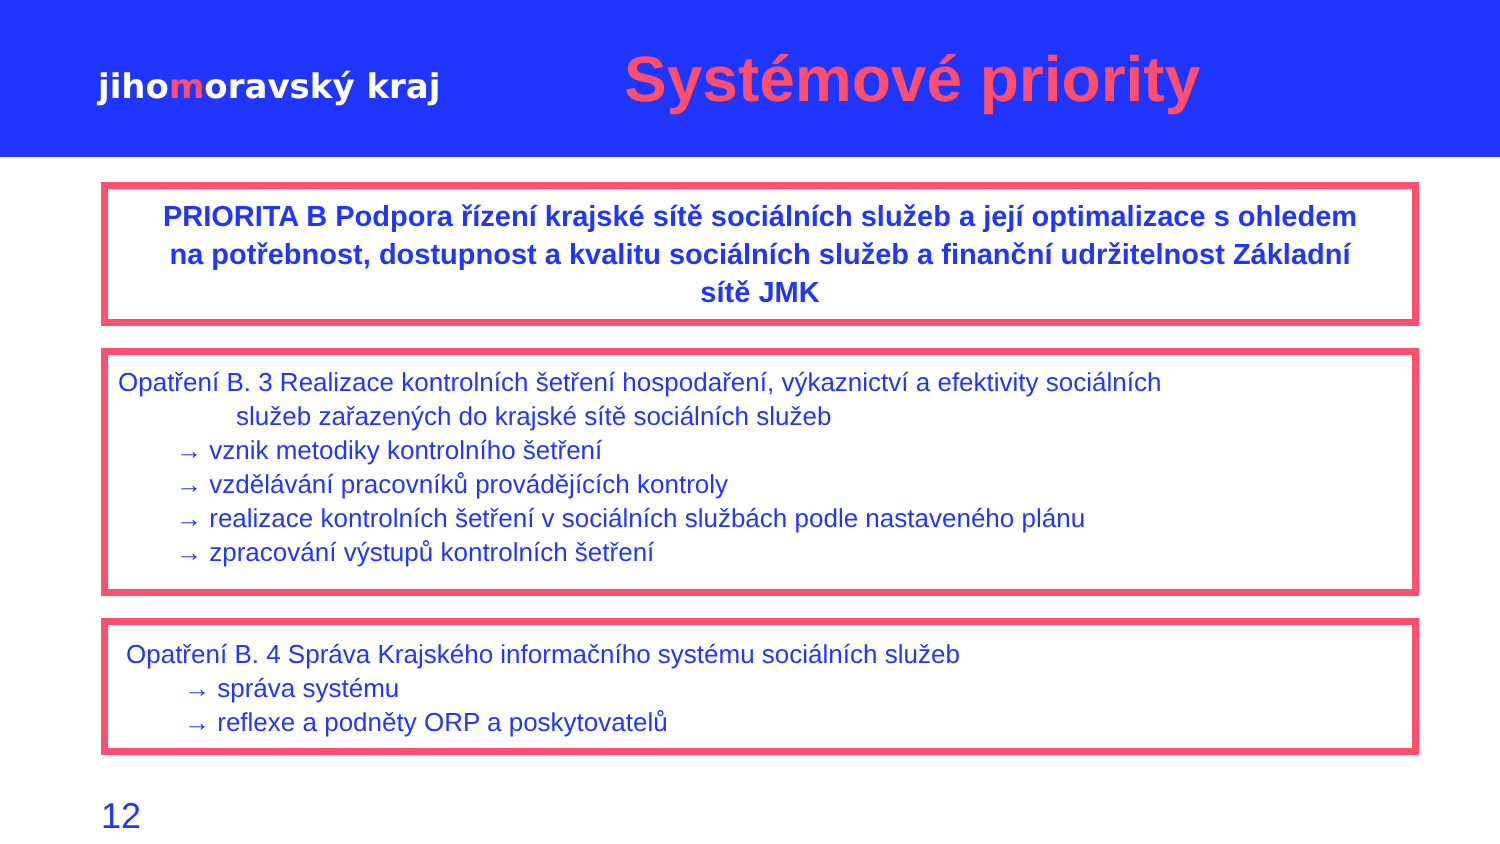jihomoravský kraj
Systémové priority
PRIORITA B Podpora řízení krajské sítě sociálních služeb a její optimalizace s ohledem na potřebnost, dostupnost a kvalitu sociálních služeb a finanční udržitelnost Základní sítě JMK
Opatření B. 3 Realizace kontrolních šetření hospodaření, výkaznictví a efektivity sociálních
služeb zařazených do krajské sítě sociálních služeb
→ vznik metodiky kontrolního šetření
→ vzdělávání pracovníků provádějících kontroly
→ realizace kontrolních šetření v sociálních službách podle nastaveného plánu
→ zpracování výstupů kontrolních šetření
Opatření B. 4 Správa Krajského informačního systému sociálních služeb
→ správa systému
→ reflexe a podněty ORP a poskytovatelů
12